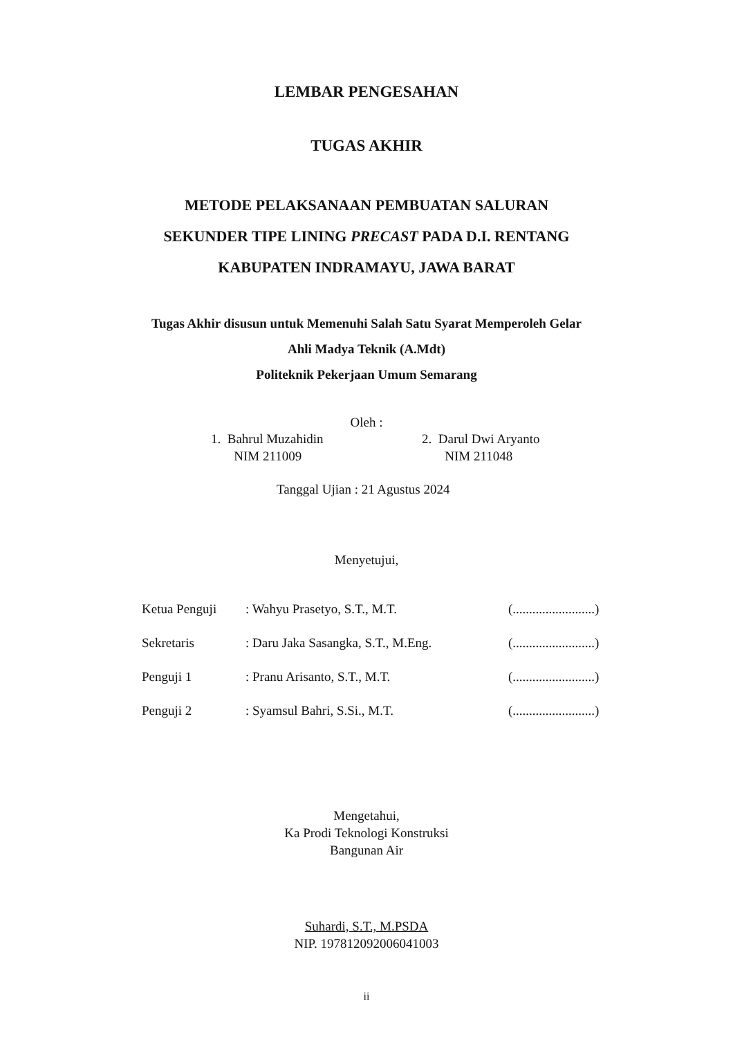LEMBAR PENGESAHAN
TUGAS AKHIR
METODE PELAKSANAAN PEMBUATAN SALURAN
SEKUNDER TIPE LINING PRECAST PADA D.I. RENTANG
KABUPATEN INDRAMAYU, JAWA BARAT
Tugas Akhir disusun untuk Memenuhi Salah Satu Syarat Memperoleh Gelar
Ahli Madya Teknik (A.Mdt)
Politeknik Pekerjaan Umum Semarang
Oleh :
1. Bahrul Muzahidin
NIM 211009
2. Darul Dwi Aryanto
NIM 211048
Tanggal Ujian : 21 Agustus 2024
Menyetujui,
| Ketua Penguji | : Wahyu Prasetyo, S.T., M.T. | (.........................) |
| Sekretaris | : Daru Jaka Sasangka, S.T., M.Eng. | (.........................) |
| Penguji 1 | : Pranu Arisanto, S.T., M.T. | (.........................) |
| Penguji 2 | : Syamsul Bahri, S.Si., M.T. | (.........................) |
Mengetahui,
Ka Prodi Teknologi Konstruksi
Bangunan Air
Suhardi, S.T., M.PSDA
NIP. 197812092006041003
ii